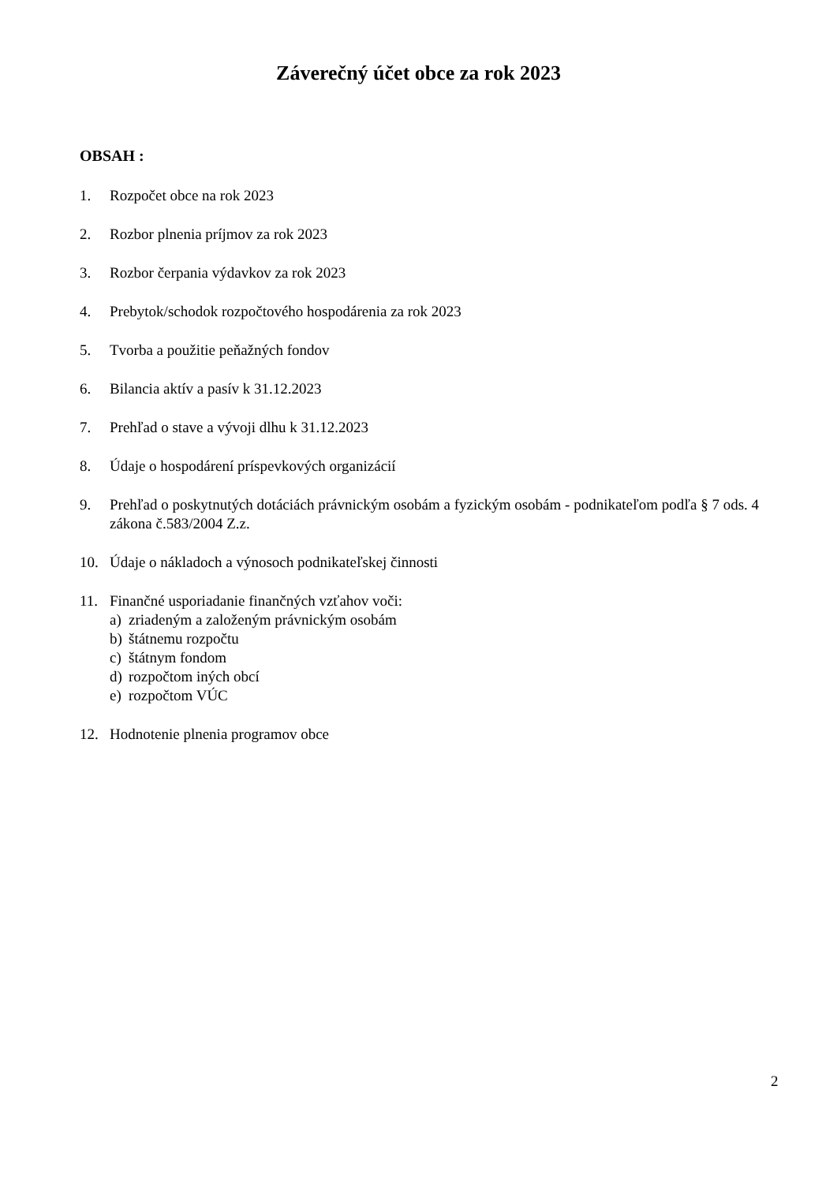Záverečný účet obce za rok 2023
OBSAH :
1. Rozpočet obce na rok 2023
2. Rozbor plnenia príjmov za rok 2023
3. Rozbor čerpania výdavkov za rok 2023
4. Prebytok/schodok rozpočtového hospodárenia za rok 2023
5. Tvorba a použitie peňažných fondov
6. Bilancia aktív a pasív k 31.12.2023
7. Prehľad o stave a vývoji dlhu k 31.12.2023
8. Údaje o hospodárení príspevkových organizácií
9. Prehľad o poskytnutých dotáciách právnickým osobám a fyzickým osobám - podnikateľom podľa § 7 ods. 4 zákona č.583/2004 Z.z.
10. Údaje o nákladoch a výnosoch podnikateľskej činnosti
11. Finančné usporiadanie finančných vzťahov voči:
a) zriadeným a založeným právnickým osobám
b) štátnemu rozpočtu
c) štátnym fondom
d) rozpočtom iných obcí
e) rozpočtom VÚC
12. Hodnotenie plnenia programov obce
2